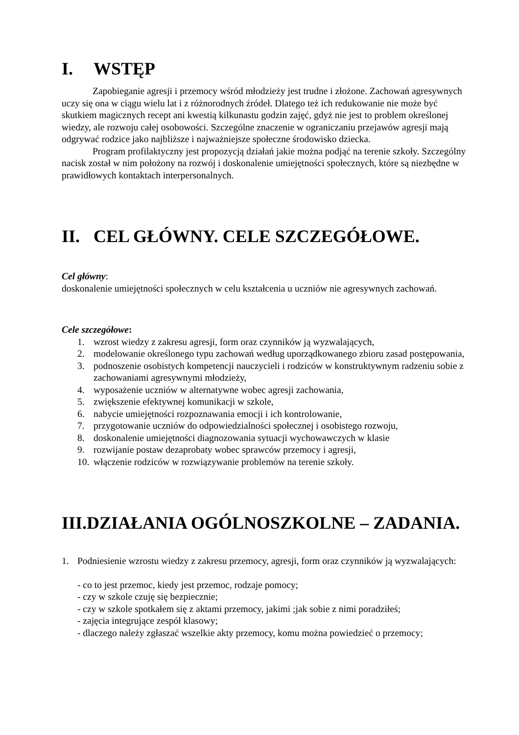I. WSTĘP
Zapobieganie agresji i przemocy wśród młodzieży jest trudne i złożone. Zachowań agresywnych uczy się ona w ciągu wielu lat i z różnorodnych źródeł. Dlatego też ich redukowanie nie może być skutkiem magicznych recept ani kwestią kilkunastu godzin zajęć, gdyż nie jest to problem określonej wiedzy, ale rozwoju całej osobowości. Szczególne znaczenie w ograniczaniu przejawów agresji mają odgrywać rodzice jako najbliższe i najważniejsze społeczne środowisko dziecka.
Program profilaktyczny jest propozycją działań jakie można podjąć na terenie szkoły. Szczególny nacisk został w nim położony na rozwój i doskonalenie umiejętności społecznych, które są niezbędne w prawidłowych kontaktach interpersonalnych.
II. CEL GŁÓWNY. CELE SZCZEGÓŁOWE.
Cel główny:
doskonalenie umiejętności społecznych w celu kształcenia u uczniów nie agresywnych zachowań.
Cele szczegółowe:
1. wzrost wiedzy z zakresu agresji, form oraz czynników ją wyzwalających,
2. modelowanie określonego typu zachowań według uporządkowanego zbioru zasad postępowania,
3. podnoszenie osobistych kompetencji nauczycieli i rodziców w konstruktywnym radzeniu sobie z zachowaniami agresywnymi młodzieży,
4. wyposażenie uczniów w alternatywne wobec agresji zachowania,
5. zwiększenie efektywnej komunikacji w szkole,
6. nabycie umiejętności rozpoznawania emocji i ich kontrolowanie,
7. przygotowanie uczniów do odpowiedzialności społecznej i osobistego rozwoju,
8. doskonalenie umiejętności diagnozowania sytuacji wychowawczych w klasie
9. rozwijanie postaw dezaprobaty wobec sprawców przemocy i agresji,
10. włączenie rodziców w rozwiązywanie problemów na terenie szkoły.
III.DZIAŁANIA OGÓLNOSZKOLNE – ZADANIA.
1. Podniesienie wzrostu wiedzy z zakresu przemocy, agresji, form oraz czynników ją wyzwalających:
- co to jest przemoc, kiedy jest przemoc, rodzaje pomocy;
- czy w szkole czuję się bezpiecznie;
- czy w szkole spotkałem się z aktami przemocy, jakimi ;jak sobie z nimi poradziłeś;
- zajęcia integrujące zespół klasowy;
- dlaczego należy zgłaszać wszelkie akty przemocy, komu można powiedzieć o przemocy;